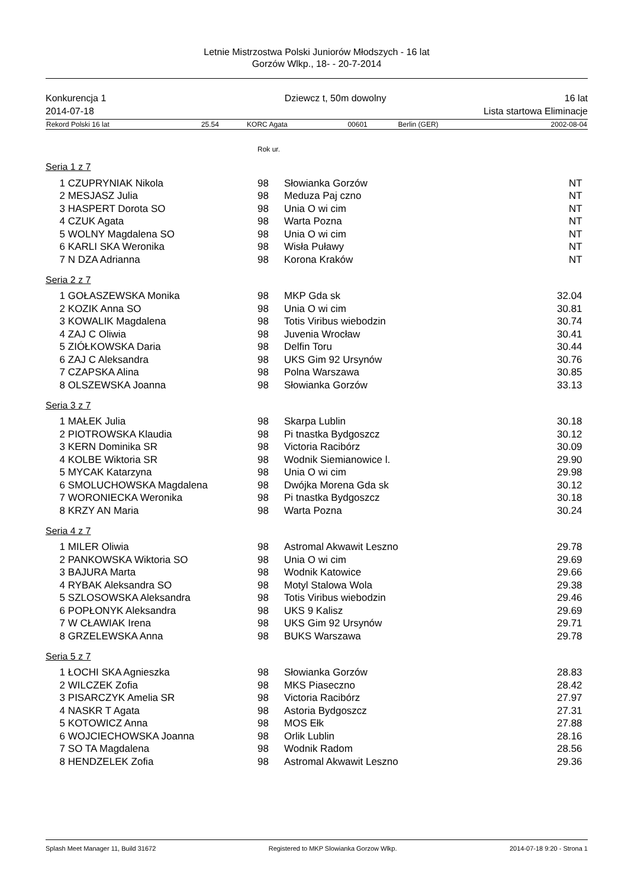Letnie Mistrzostwa Polski Juniorów Młodszych - 16 lat
Gorzów Wlkp., 18- - 20-7-2014
Konkurencja 1 Dziewcz t, 50m dowolny 16 lat
2014-07-18 Lista startowa Eliminacje
| Rekord Polski 16 lat | 25.54 | KORC Agata | 00601 | Berlin (GER) | 2002-08-04 |
Rok ur.
Seria 1 z 7
| 1 CZUPRYNIAK Nikola | 98 | Słowianka Gorzów | NT |
| 2 MESJASZ Julia | 98 | Meduza Paj czno | NT |
| 3 HASPERT Dorota SO | 98 | Unia O wi cim | NT |
| 4 CZUK Agata | 98 | Warta Pozna | NT |
| 5 WOLNY Magdalena SO | 98 | Unia O wi cim | NT |
| 6 KARLI SKA Weronika | 98 | Wisła Puławy | NT |
| 7 N DZA Adrianna | 98 | Korona Kraków | NT |
Seria 2 z 7
| 1 GOŁASZEWSKA Monika | 98 | MKP Gda sk | 32.04 |
| 2 KOZIK Anna SO | 98 | Unia O wi cim | 30.81 |
| 3 KOWALIK Magdalena | 98 | Totis Viribus wiebodzin | 30.74 |
| 4 ZAJ C Oliwia | 98 | Juvenia Wrocław | 30.41 |
| 5 ZIÓŁKOWSKA Daria | 98 | Delfin Toru | 30.44 |
| 6 ZAJ C Aleksandra | 98 | UKS Gim 92 Ursynów | 30.76 |
| 7 CZAPSKA Alina | 98 | Polna Warszawa | 30.85 |
| 8 OLSZEWSKA Joanna | 98 | Słowianka Gorzów | 33.13 |
Seria 3 z 7
| 1 MAŁEK Julia | 98 | Skarpa Lublin | 30.18 |
| 2 PIOTROWSKA Klaudia | 98 | Pi tnastka Bydgoszcz | 30.12 |
| 3 KERN Dominika SR | 98 | Victoria Racibórz | 30.09 |
| 4 KOLBE Wiktoria SR | 98 | Wodnik Siemianowice l. | 29.90 |
| 5 MYCAK Katarzyna | 98 | Unia O wi cim | 29.98 |
| 6 SMOLUCHOWSKA Magdalena | 98 | Dwójka Morena Gda sk | 30.12 |
| 7 WORONIECKA Weronika | 98 | Pi tnastka Bydgoszcz | 30.18 |
| 8 KRZY AN Maria | 98 | Warta Pozna | 30.24 |
Seria 4 z 7
| 1 MILER Oliwia | 98 | Astromal Akwawit Leszno | 29.78 |
| 2 PANKOWSKA Wiktoria SO | 98 | Unia O wi cim | 29.69 |
| 3 BAJURA Marta | 98 | Wodnik Katowice | 29.66 |
| 4 RYBAK Aleksandra SO | 98 | Motyl Stalowa Wola | 29.38 |
| 5 SZLOSOWSKA Aleksandra | 98 | Totis Viribus wiebodzin | 29.46 |
| 6 POPŁONYK Aleksandra | 98 | UKS 9 Kalisz | 29.69 |
| 7 W CŁAWIAK Irena | 98 | UKS Gim 92 Ursynów | 29.71 |
| 8 GRZELEWSKA Anna | 98 | BUKS Warszawa | 29.78 |
Seria 5 z 7
| 1 ŁOCHI SKA Agnieszka | 98 | Słowianka Gorzów | 28.83 |
| 2 WILCZEK Zofia | 98 | MKS Piaseczno | 28.42 |
| 3 PISARCZYK Amelia SR | 98 | Victoria Racibórz | 27.97 |
| 4 NASKR T Agata | 98 | Astoria Bydgoszcz | 27.31 |
| 5 KOTOWICZ Anna | 98 | MOS Ełk | 27.88 |
| 6 WOJCIECHOWSKA Joanna | 98 | Orlik Lublin | 28.16 |
| 7 SO TA Magdalena | 98 | Wodnik Radom | 28.56 |
| 8 HENDZELEK Zofia | 98 | Astromal Akwawit Leszno | 29.36 |
Splash Meet Manager 11, Build 31672 Registered to MKP Slowianka Gorzow Wlkp. 2014-07-18 9:20 - Strona 1